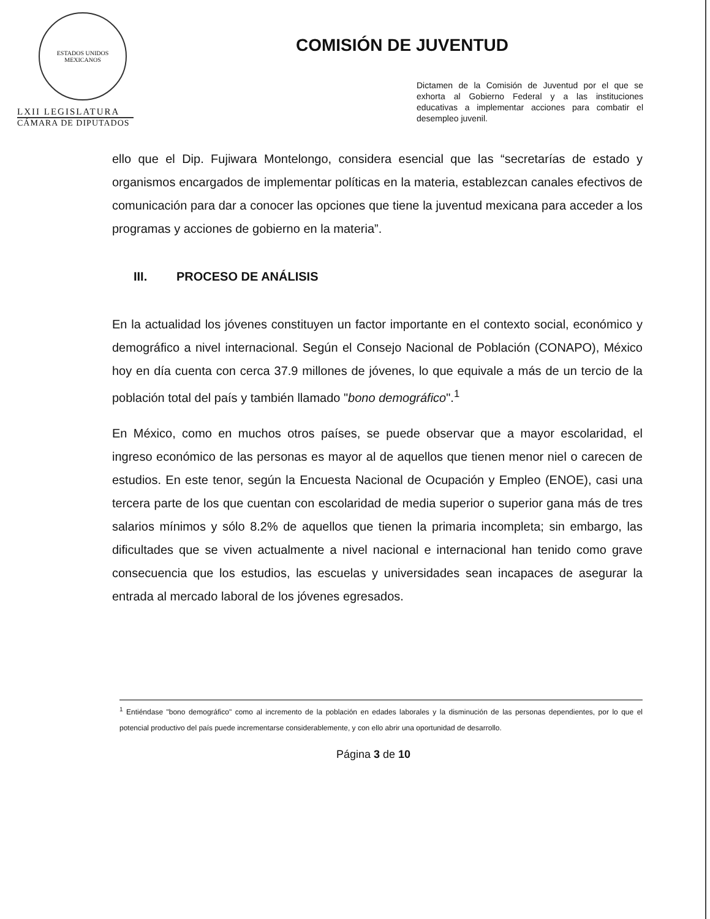ESTADOS UNIDOS MEXICANOS
LXII LEGISLATURA
CÁMARA DE DIPUTADOS
COMISIÓN DE JUVENTUD
Dictamen de la Comisión de Juventud por el que se exhorta al Gobierno Federal y a las instituciones educativas a implementar acciones para combatir el desempleo juvenil.
ello que el Dip. Fujiwara Montelongo, considera esencial que las “secretarías de estado y organismos encargados de implementar políticas en la materia, establezcan canales efectivos de comunicación para dar a conocer las opciones que tiene la juventud mexicana para acceder a los programas y acciones de gobierno en la materia”.
III. PROCESO DE ANÁLISIS
En la actualidad los jóvenes constituyen un factor importante en el contexto social, económico y demográfico a nivel internacional. Según el Consejo Nacional de Población (CONAPO), México hoy en día cuenta con cerca 37.9 millones de jóvenes, lo que equivale a más de un tercio de la población total del país y también llamado "bono demográfico".<sup>1</sup>
En México, como en muchos otros países, se puede observar que a mayor escolaridad, el ingreso económico de las personas es mayor al de aquellos que tienen menor niel o carecen de estudios. En este tenor, según la Encuesta Nacional de Ocupación y Empleo (ENOE), casi una tercera parte de los que cuentan con escolaridad de media superior o superior gana más de tres salarios mínimos y sólo 8.2% de aquellos que tienen la primaria incompleta; sin embargo, las dificultades que se viven actualmente a nivel nacional e internacional han tenido como grave consecuencia que los estudios, las escuelas y universidades sean incapaces de asegurar la entrada al mercado laboral de los jóvenes egresados.
<sup>1</sup> Entiéndase "bono demográfico" como al incremento de la población en edades laborales y la disminución de las personas dependientes, por lo que el potencial productivo del país puede incrementarse considerablemente, y con ello abrir una oportunidad de desarrollo.
Página 3 de 10